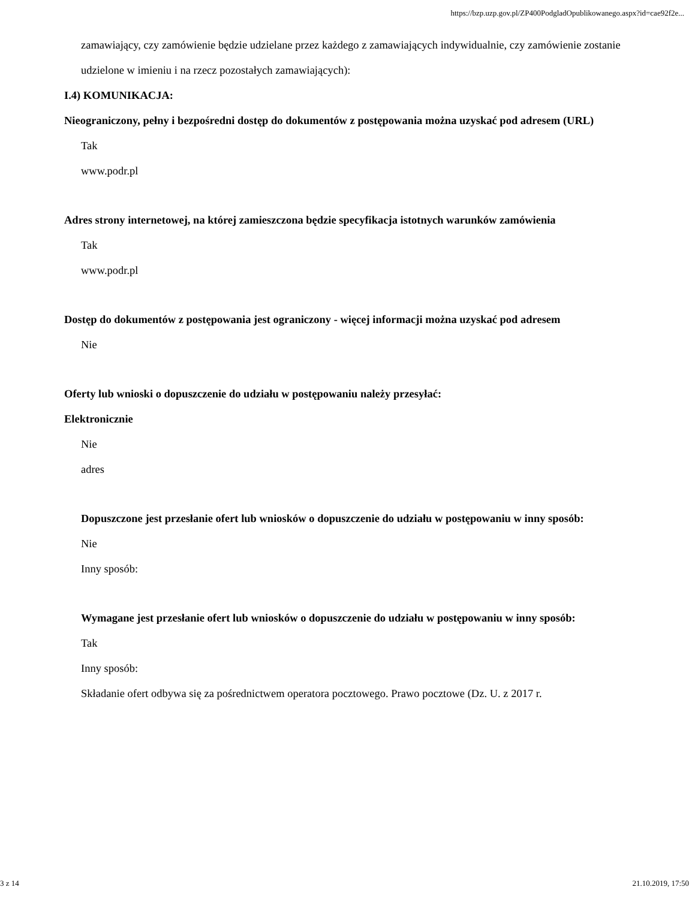https://bzp.uzp.gov.pl/ZP400PodgladOpublikowanego.aspx?id=cae92f2e...
zamawiający, czy zamówienie będzie udzielane przez każdego z zamawiających indywidualnie, czy zamówienie zostanie udzielone w imieniu i na rzecz pozostałych zamawiających):
I.4) KOMUNIKACJA:
Nieograniczony, pełny i bezpośredni dostęp do dokumentów z postępowania można uzyskać pod adresem (URL)
Tak
www.podr.pl
Adres strony internetowej, na której zamieszczona będzie specyfikacja istotnych warunków zamówienia
Tak
www.podr.pl
Dostęp do dokumentów z postępowania jest ograniczony - więcej informacji można uzyskać pod adresem
Nie
Oferty lub wnioski o dopuszczenie do udziału w postępowaniu należy przesyłać:
Elektronicznie
Nie
adres
Dopuszczone jest przesłanie ofert lub wniosków o dopuszczenie do udziału w postępowaniu w inny sposób:
Nie
Inny sposób:
Wymagane jest przesłanie ofert lub wniosków o dopuszczenie do udziału w postępowaniu w inny sposób:
Tak
Inny sposób:
Składanie ofert odbywa się za pośrednictwem operatora pocztowego. Prawo pocztowe (Dz. U. z 2017 r.
3 z 14 21.10.2019, 17:50